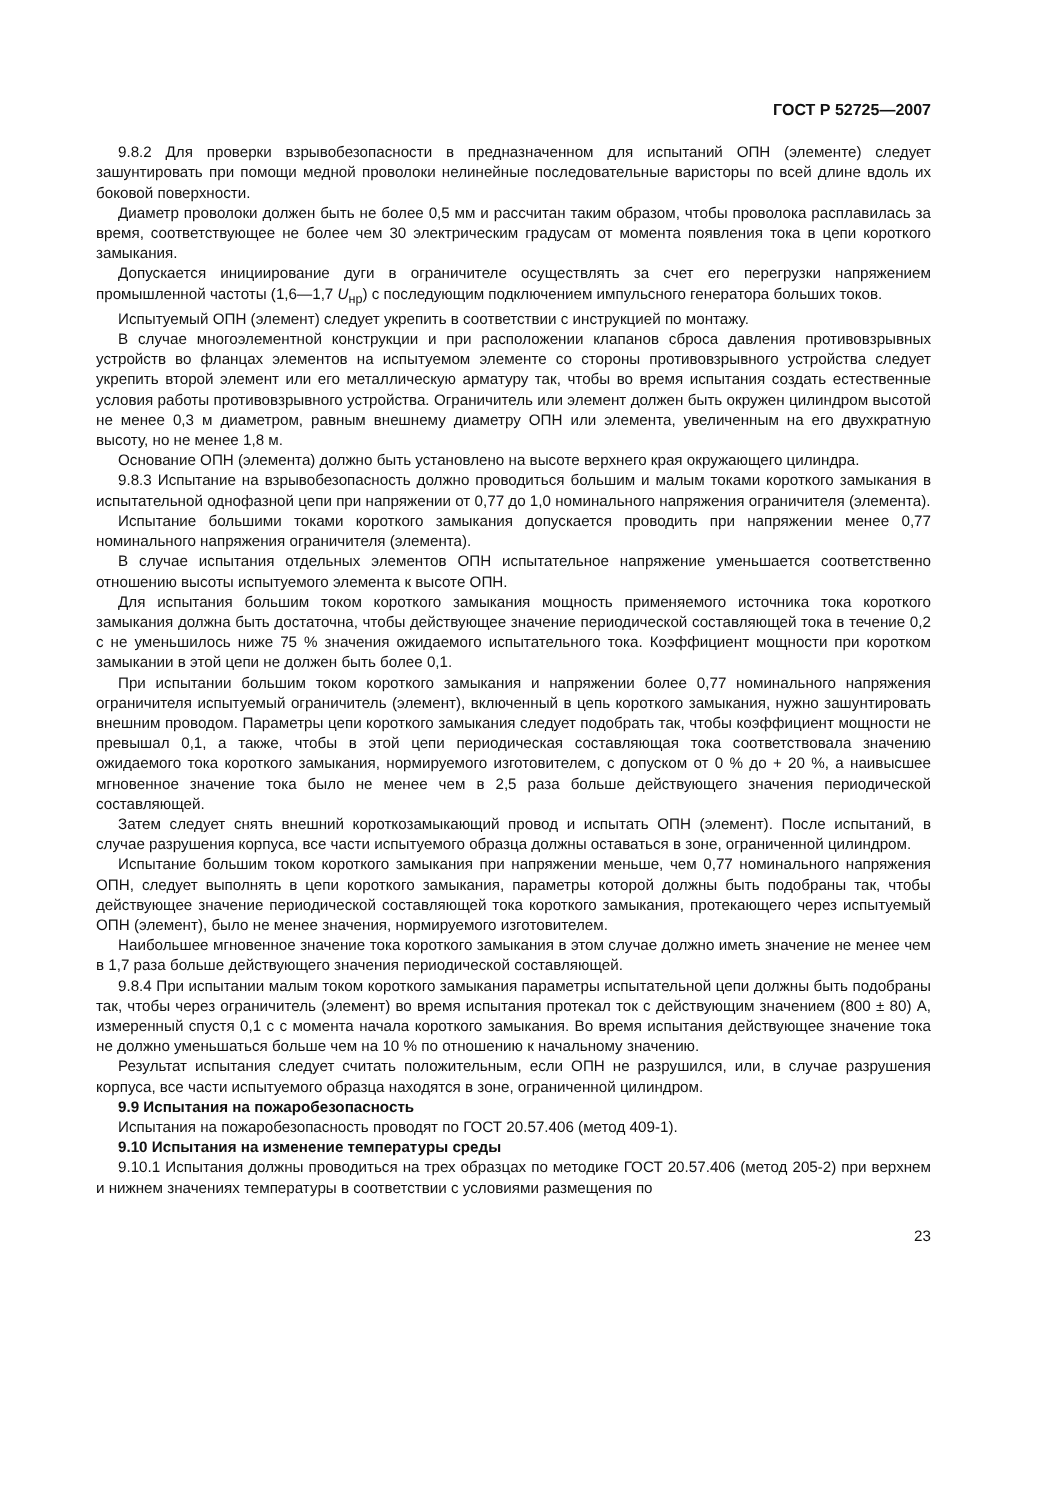ГОСТ Р 52725—2007
9.8.2 Для проверки взрывобезопасности в предназначенном для испытаний ОПН (элементе) следует зашунтировать при помощи медной проволоки нелинейные последовательные варисторы по всей длине вдоль их боковой поверхности.
Диаметр проволоки должен быть не более 0,5 мм и рассчитан таким образом, чтобы проволока расплавилась за время, соответствующее не более чем 30 электрическим градусам от момента появления тока в цепи короткого замыкания.
Допускается инициирование дуги в ограничителе осуществлять за счет его перегрузки напряжением промышленной частоты (1,6—1,7 U<sub>нр</sub>) с последующим подключением импульсного генератора больших токов.
Испытуемый ОПН (элемент) следует укрепить в соответствии с инструкцией по монтажу.
В случае многоэлементной конструкции и при расположении клапанов сброса давления противовзрывных устройств во фланцах элементов на испытуемом элементе со стороны противовзрывного устройства следует укрепить второй элемент или его металлическую арматуру так, чтобы во время испытания создать естественные условия работы противовзрывного устройства. Ограничитель или элемент должен быть окружен цилиндром высотой не менее 0,3 м диаметром, равным внешнему диаметру ОПН или элемента, увеличенным на его двухкратную высоту, но не менее 1,8 м.
Основание ОПН (элемента) должно быть установлено на высоте верхнего края окружающего цилиндра.
9.8.3 Испытание на взрывобезопасность должно проводиться большим и малым токами короткого замыкания в испытательной однофазной цепи при напряжении от 0,77 до 1,0 номинального напряжения ограничителя (элемента).
Испытание большими токами короткого замыкания допускается проводить при напряжении менее 0,77 номинального напряжения ограничителя (элемента).
В случае испытания отдельных элементов ОПН испытательное напряжение уменьшается соответственно отношению высоты испытуемого элемента к высоте ОПН.
Для испытания большим током короткого замыкания мощность применяемого источника тока короткого замыкания должна быть достаточна, чтобы действующее значение периодической составляющей тока в течение 0,2 с не уменьшилось ниже 75 % значения ожидаемого испытательного тока. Коэффициент мощности при коротком замыкании в этой цепи не должен быть более 0,1.
При испытании большим током короткого замыкания и напряжении более 0,77 номинального напряжения ограничителя испытуемый ограничитель (элемент), включенный в цепь короткого замыкания, нужно зашунтировать внешним проводом. Параметры цепи короткого замыкания следует подобрать так, чтобы коэффициент мощности не превышал 0,1, а также, чтобы в этой цепи периодическая составляющая тока соответствовала значению ожидаемого тока короткого замыкания, нормируемого изготовителем, с допуском от 0 % до + 20 %, а наивысшее мгновенное значение тока было не менее чем в 2,5 раза больше действующего значения периодической составляющей.
Затем следует снять внешний короткозамыкающий провод и испытать ОПН (элемент). После испытаний, в случае разрушения корпуса, все части испытуемого образца должны оставаться в зоне, ограниченной цилиндром.
Испытание большим током короткого замыкания при напряжении меньше, чем 0,77 номинального напряжения ОПН, следует выполнять в цепи короткого замыкания, параметры которой должны быть подобраны так, чтобы действующее значение периодической составляющей тока короткого замыкания, протекающего через испытуемый ОПН (элемент), было не менее значения, нормируемого изготовителем.
Наибольшее мгновенное значение тока короткого замыкания в этом случае должно иметь значение не менее чем в 1,7 раза больше действующего значения периодической составляющей.
9.8.4 При испытании малым током короткого замыкания параметры испытательной цепи должны быть подобраны так, чтобы через ограничитель (элемент) во время испытания протекал ток с действующим значением (800 ± 80) А, измеренный спустя 0,1 с с момента начала короткого замыкания. Во время испытания действующее значение тока не должно уменьшаться больше чем на 10 % по отношению к начальному значению.
Результат испытания следует считать положительным, если ОПН не разрушился, или, в случае разрушения корпуса, все части испытуемого образца находятся в зоне, ограниченной цилиндром.
9.9 Испытания на пожаробезопасность
Испытания на пожаробезопасность проводят по ГОСТ 20.57.406 (метод 409-1).
9.10 Испытания на изменение температуры среды
9.10.1 Испытания должны проводиться на трех образцах по методике ГОСТ 20.57.406 (метод 205-2) при верхнем и нижнем значениях температуры в соответствии с условиями размещения по
23